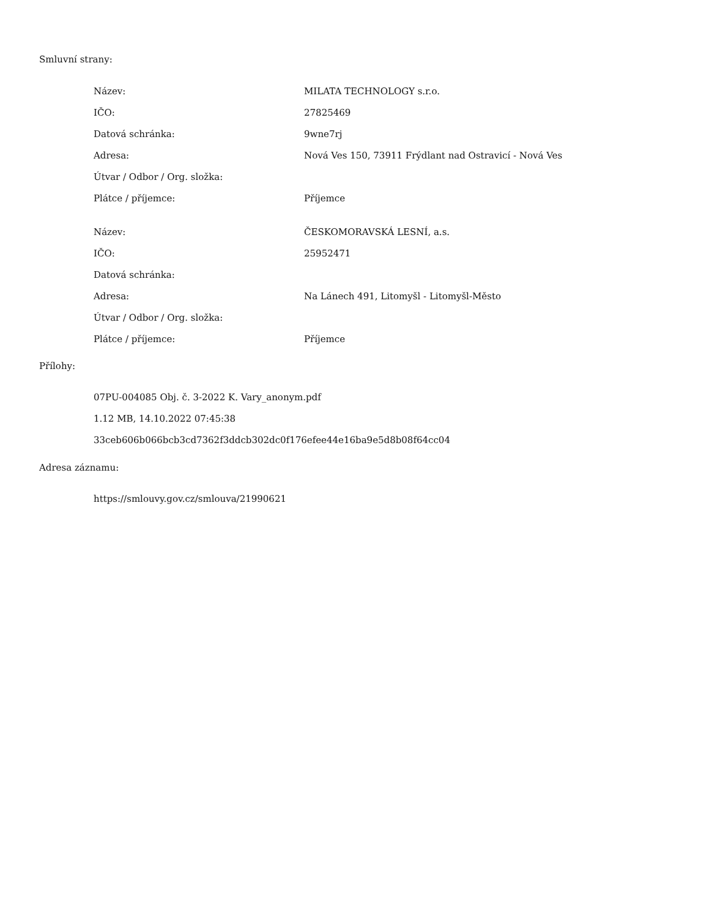Smluvní strany:
| Název: | MILATA TECHNOLOGY s.r.o. |
| IČO: | 27825469 |
| Datová schránka: | 9wne7rj |
| Adresa: | Nová Ves 150, 73911 Frýdlant nad Ostravicí - Nová Ves |
| Útvar / Odbor / Org. složka: | |
| Plátce / příjemce: | Příjemce |
| Název: | ČESKOMORAVSKÁ LESNÍ, a.s. |
| IČO: | 25952471 |
| Datová schránka: | |
| Adresa: | Na Lánech 491, Litomyšl - Litomyšl-Město |
| Útvar / Odbor / Org. složka: | |
| Plátce / příjemce: | Příjemce |
Přílohy:
07PU-004085 Obj. č. 3-2022 K. Vary_anonym.pdf
1.12 MB, 14.10.2022 07:45:38
33ceb606b066bcb3cd7362f3ddcb302dc0f176efee44e16ba9e5d8b08f64cc04
Adresa záznamu:
https://smlouvy.gov.cz/smlouva/21990621